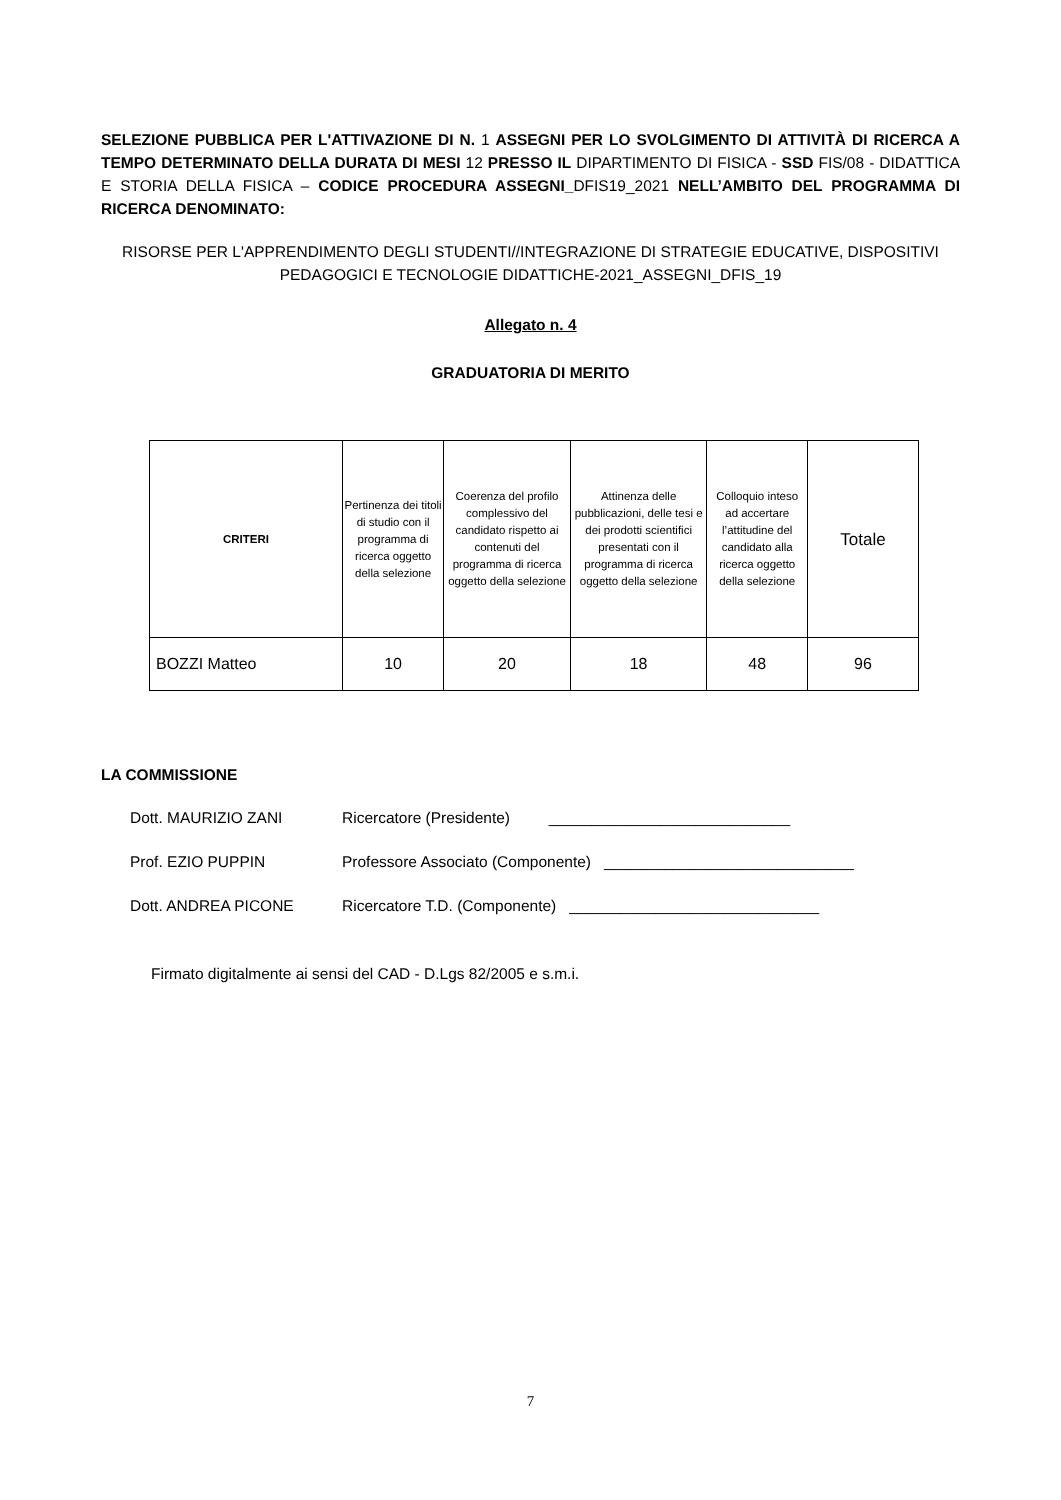SELEZIONE PUBBLICA PER L'ATTIVAZIONE DI N. 1 ASSEGNI PER LO SVOLGIMENTO DI ATTIVITÀ DI RICERCA A TEMPO DETERMINATO DELLA DURATA DI MESI 12 PRESSO IL DIPARTIMENTO DI FISICA - SSD FIS/08 - DIDATTICA E STORIA DELLA FISICA – CODICE PROCEDURA ASSEGNI_DFIS19_2021 NELL’AMBITO DEL PROGRAMMA DI RICERCA DENOMINATO:
RISORSE PER L'APPRENDIMENTO DEGLI STUDENTI//INTEGRAZIONE DI STRATEGIE EDUCATIVE, DISPOSITIVI PEDAGOGICI E TECNOLOGIE DIDATTICHE-2021_ASSEGNI_DFIS_19
Allegato n. 4
GRADUATORIA DI MERITO
| CRITERI | Pertinenza dei titoli di studio con il programma di ricerca oggetto della selezione | Coerenza del profilo complessivo del candidato rispetto ai contenuti del programma di ricerca oggetto della selezione | Attinenza delle pubblicazioni, delle tesi e dei prodotti scientifici presentati con il programma di ricerca oggetto della selezione | Colloquio inteso ad accertare l’attitudine del candidato alla ricerca oggetto della selezione | Totale |
| --- | --- | --- | --- | --- | --- |
| BOZZI Matteo | 10 | 20 | 18 | 48 | 96 |
LA COMMISSIONE
Dott. MAURIZIO ZANI Ricercatore (Presidente) ____________________________
Prof. EZIO PUPPIN Professore Associato (Componente) _____________________________
Dott. ANDREA PICONE Ricercatore T.D. (Componente) _____________________________
Firmato digitalmente ai sensi del CAD - D.Lgs 82/2005 e s.m.i.
7